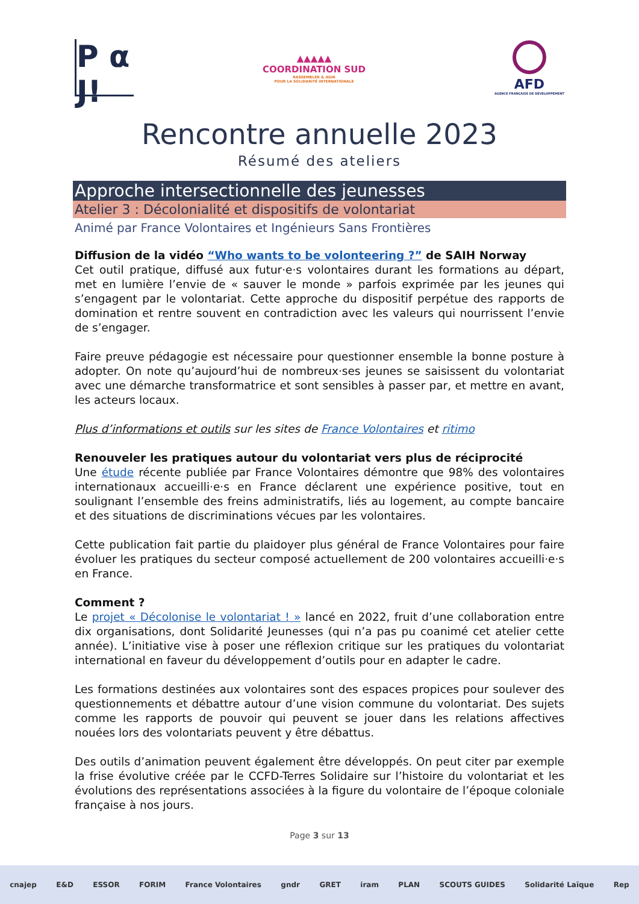P α J!
▲▲▲▲▲
COORDINATION SUD
RASSEMBLER & AGIR
POUR LA SOLIDARITÉ INTERNATIONALE
AFD
AGENCE FRANÇAISE DE DÉVELOPPEMENT
Rencontre annuelle 2023
Résumé des ateliers
Approche intersectionnelle des jeunesses
Atelier 3 : Décolonialité et dispositifs de volontariat
Animé par France Volontaires et Ingénieurs Sans Frontières
Diffusion de la vidéo “Who wants to be volonteering ?” de SAIH Norway
Cet outil pratique, diffusé aux futur·e·s volontaires durant les formations au départ, met en lumière l’envie de « sauver le monde » parfois exprimée par les jeunes qui s’engagent par le volontariat. Cette approche du dispositif perpétue des rapports de domination et rentre souvent en contradiction avec les valeurs qui nourrissent l’envie de s’engager.
Faire preuve pédagogie est nécessaire pour questionner ensemble la bonne posture à adopter. On note qu’aujourd’hui de nombreux·ses jeunes se saisissent du volontariat avec une démarche transformatrice et sont sensibles à passer par, et mettre en avant, les acteurs locaux.
Plus d’informations et outils sur les sites de France Volontaires et ritimo
Renouveler les pratiques autour du volontariat vers plus de réciprocité
Une étude récente publiée par France Volontaires démontre que 98% des volontaires internationaux accueilli·e·s en France déclarent une expérience positive, tout en soulignant l’ensemble des freins administratifs, liés au logement, au compte bancaire et des situations de discriminations vécues par les volontaires.
Cette publication fait partie du plaidoyer plus général de France Volontaires pour faire évoluer les pratiques du secteur composé actuellement de 200 volontaires accueilli·e·s en France.
Comment ?
Le projet « Décolonise le volontariat ! » lancé en 2022, fruit d’une collaboration entre dix organisations, dont Solidarité Jeunesses (qui n’a pas pu coanimé cet atelier cette année). L’initiative vise à poser une réflexion critique sur les pratiques du volontariat international en faveur du développement d’outils pour en adapter le cadre.
Les formations destinées aux volontaires sont des espaces propices pour soulever des questionnements et débattre autour d’une vision commune du volontariat. Des sujets comme les rapports de pouvoir qui peuvent se jouer dans les relations affectives nouées lors des volontariats peuvent y être débattus.
Des outils d’animation peuvent également être développés. On peut citer par exemple la frise évolutive créée par le CCFD-Terres Solidaire sur l’histoire du volontariat et les évolutions des représentations associées à la figure du volontaire de l’époque coloniale française à nos jours.
Page 3 sur 13
cnajep E&D ESSOR FORIM France Volontaires gndr GRET iram PLAN SCOUTS GUIDES Solidarité Laïque Rep